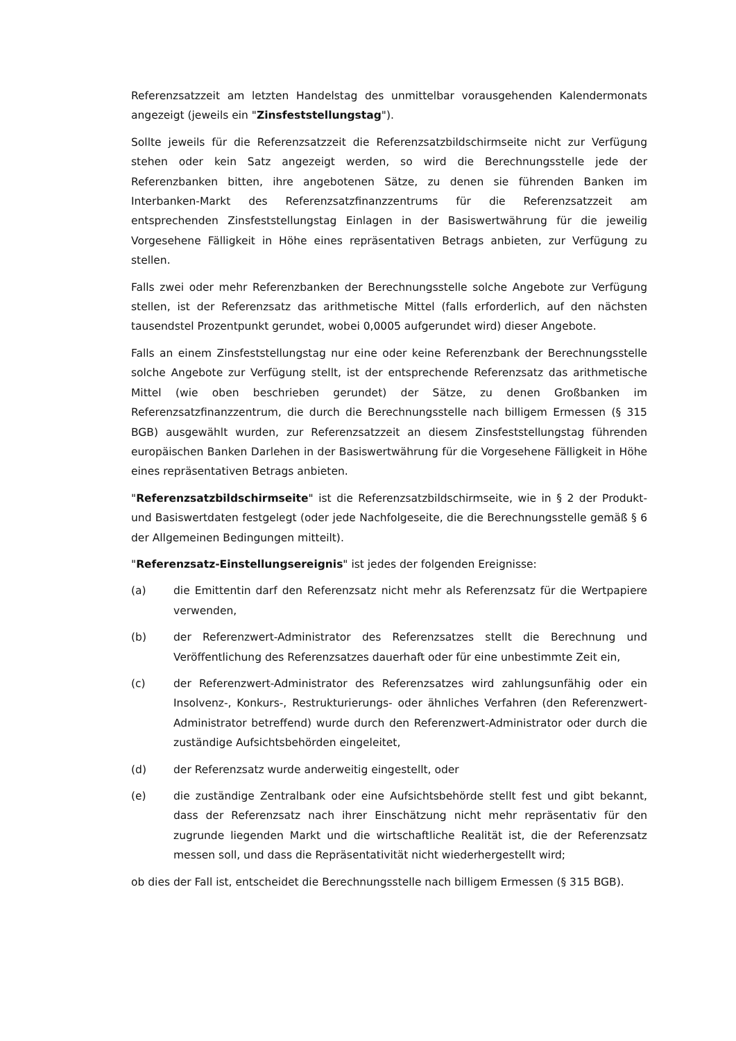Referenzsatzzeit am letzten Handelstag des unmittelbar vorausgehenden Kalendermonats angezeigt (jeweils ein "Zinsfeststellungstag").
Sollte jeweils für die Referenzsatzzeit die Referenzsatzbildschirmseite nicht zur Verfügung stehen oder kein Satz angezeigt werden, so wird die Berechnungsstelle jede der Referenzbanken bitten, ihre angebotenen Sätze, zu denen sie führenden Banken im Interbanken-Markt des Referenzsatzfinanzzentrums für die Referenzsatzzeit am entsprechenden Zinsfeststellungstag Einlagen in der Basiswertwährung für die jeweilig Vorgesehene Fälligkeit in Höhe eines repräsentativen Betrags anbieten, zur Verfügung zu stellen.
Falls zwei oder mehr Referenzbanken der Berechnungsstelle solche Angebote zur Verfügung stellen, ist der Referenzsatz das arithmetische Mittel (falls erforderlich, auf den nächsten tausendstel Prozentpunkt gerundet, wobei 0,0005 aufgerundet wird) dieser Angebote.
Falls an einem Zinsfeststellungstag nur eine oder keine Referenzbank der Berechnungsstelle solche Angebote zur Verfügung stellt, ist der entsprechende Referenzsatz das arithmetische Mittel (wie oben beschrieben gerundet) der Sätze, zu denen Großbanken im Referenzsatzfinanzzentrum, die durch die Berechnungsstelle nach billigem Ermessen (§ 315 BGB) ausgewählt wurden, zur Referenzsatzzeit an diesem Zinsfeststellungstag führenden europäischen Banken Darlehen in der Basiswertwährung für die Vorgesehene Fälligkeit in Höhe eines repräsentativen Betrags anbieten.
"Referenzsatzbildschirmseite" ist die Referenzsatzbildschirmseite, wie in § 2 der Produkt- und Basiswertdaten festgelegt (oder jede Nachfolgeseite, die die Berechnungsstelle gemäß § 6 der Allgemeinen Bedingungen mitteilt).
"Referenzsatz-Einstellungsereignis" ist jedes der folgenden Ereignisse:
(a) die Emittentin darf den Referenzsatz nicht mehr als Referenzsatz für die Wertpapiere verwenden,
(b) der Referenzwert-Administrator des Referenzsatzes stellt die Berechnung und Veröffentlichung des Referenzsatzes dauerhaft oder für eine unbestimmte Zeit ein,
(c) der Referenzwert-Administrator des Referenzsatzes wird zahlungsunfähig oder ein Insolvenz-, Konkurs-, Restrukturierungs- oder ähnliches Verfahren (den Referenzwert-Administrator betreffend) wurde durch den Referenzwert-Administrator oder durch die zuständige Aufsichtsbehörden eingeleitet,
(d) der Referenzsatz wurde anderweitig eingestellt, oder
(e) die zuständige Zentralbank oder eine Aufsichtsbehörde stellt fest und gibt bekannt, dass der Referenzsatz nach ihrer Einschätzung nicht mehr repräsentativ für den zugrunde liegenden Markt und die wirtschaftliche Realität ist, die der Referenzsatz messen soll, und dass die Repräsentativität nicht wiederhergestellt wird;
ob dies der Fall ist, entscheidet die Berechnungsstelle nach billigem Ermessen (§ 315 BGB).